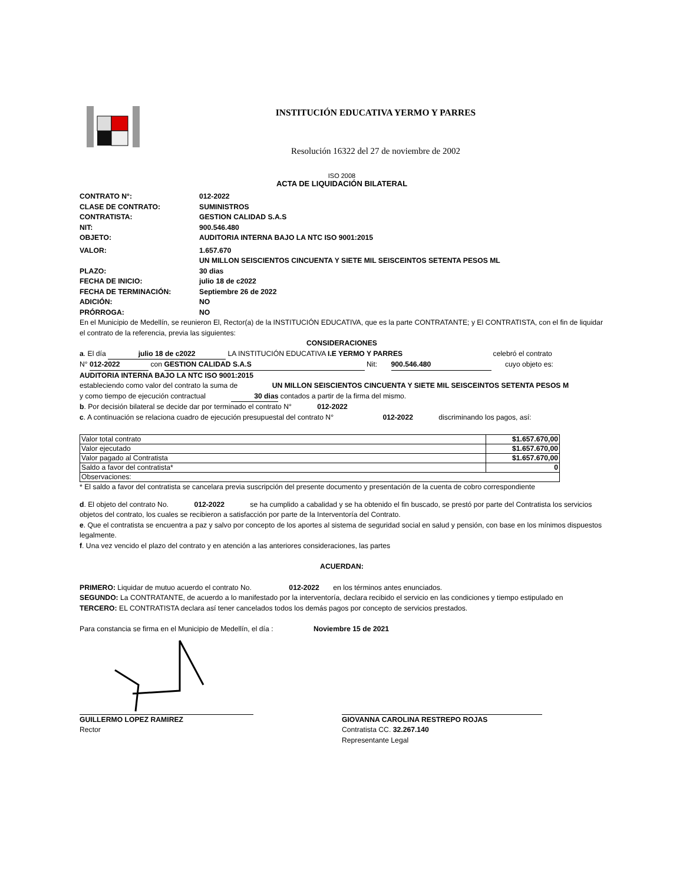INSTITUCIÓN EDUCATIVA YERMO Y PARRES
Resolución 16322 del 27 de noviembre de 2002
ISO 2008
ACTA DE LIQUIDACIÓN BILATERAL
CONTRATO N°: 012-2022
CLASE DE CONTRATO: SUMINISTROS
CONTRATISTA: GESTION CALIDAD S.A.S
NIT: 900.546.480
OBJETO: AUDITORIA INTERNA BAJO LA NTC ISO 9001:2015
VALOR: 1.657.670
UN MILLON SEISCIENTOS CINCUENTA Y SIETE MIL SEISCEINTOS SETENTA PESOS ML
PLAZO: 30 dias
FECHA DE INICIO: julio 18 de c2022
FECHA DE TERMINACIÓN: Septiembre 26 de 2022
ADICIÓN: NO
PRÓRROGA: NO
En el Municipio de Medellín, se reunieron El, Rector(a) de la INSTITUCIÓN EDUCATIVA, que es la parte CONTRATANTE; y El CONTRATISTA, con el fin de liquidar el contrato de la referencia, previa las siguientes:
CONSIDERACIONES
a. El día julio 18 de c2022 LA INSTITUCIÓN EDUCATIVA I.E YERMO Y PARRES celebró el contrato
N° 012-2022 con GESTION CALIDAD S.A.S Nit: 900.546.480 cuyo objeto es:
AUDITORIA INTERNA BAJO LA NTC ISO 9001:2015
estableciendo como valor del contrato la suma de UN MILLON SEISCIENTOS CINCUENTA Y SIETE MIL SEISCEINTOS SETENTA PESOS M
y como tiempo de ejecución contractual 30 dias contados a partir de la firma del mismo.
b. Por decisión bilateral se decide dar por terminado el contrato N° 012-2022
c. A continuación se relaciona cuadro de ejecución presupuestal del contrato N° 012-2022 discriminando los pagos, así:
| Valor total contrato | $1.657.670,00 |
| Valor ejecutado | $1.657.670,00 |
| Valor pagado al Contratista | $1.657.670,00 |
| Saldo a favor del contratista* | 0 |
| Observaciones: | |
* El saldo a favor del contratista se cancelara previa suscripción del presente documento y presentación de la cuenta de cobro correspondiente
d. El objeto del contrato No. 012-2022 se ha cumplido a cabalidad y se ha obtenido el fin buscado, se prestó por parte del Contratista los servicios objetos del contrato, los cuales se recibieron a satisfacción por parte de la Interventoría del Contrato.
e. Que el contratista se encuentra a paz y salvo por concepto de los aportes al sistema de seguridad social en salud y pensión, con base en los mínimos dispuestos legalmente.
f. Una vez vencido el plazo del contrato y en atención a las anteriores consideraciones, las partes
ACUERDAN:
PRIMERO: Liquidar de mutuo acuerdo el contrato No. 012-2022 en los términos antes enunciados.
SEGUNDO: La CONTRATANTE, de acuerdo a lo manifestado por la interventoría, declara recibido el servicio en las condiciones y tiempo estipulado en
TERCERO: EL CONTRATISTA declara así tener cancelados todos los demás pagos por concepto de servicios prestados.
Para constancia se firma en el Municipio de Medellín, el día : Noviembre 15 de 2021
GUILLERMO LOPEZ RAMIREZ
Rector
GIOVANNA CAROLINA RESTREPO ROJAS
Contratista CC. 32.267.140
Representante Legal